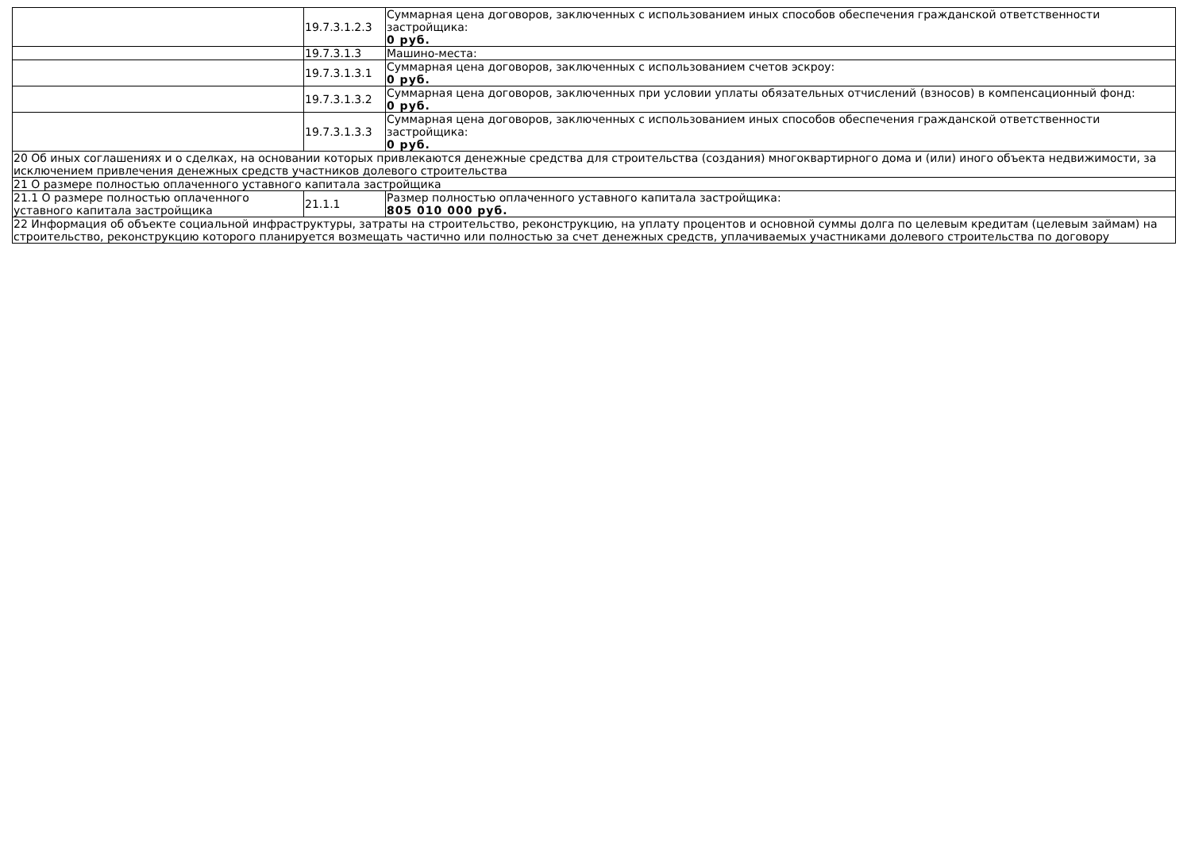| | 19.7.3.1.2.3 | Суммарная цена договоров, заключенных с использованием иных способов обеспечения гражданской ответственности застройщика: 0 руб. |
| | 19.7.3.1.3 | Машино-места: |
| | 19.7.3.1.3.1 | Суммарная цена договоров, заключенных с использованием счетов эскроу: 0 руб. |
| | 19.7.3.1.3.2 | Суммарная цена договоров, заключенных при условии уплаты обязательных отчислений (взносов) в компенсационный фонд: 0 руб. |
| | 19.7.3.1.3.3 | Суммарная цена договоров, заключенных с использованием иных способов обеспечения гражданской ответственности застройщика: 0 руб. |
| 20 Об иных соглашениях и о сделках, на основании которых привлекаются денежные средства для строительства (создания) многоквартирного дома и (или) иного объекта недвижимости, за исключением привлечения денежных средств участников долевого строительства | | |
| 21 О размере полностью оплаченного уставного капитала застройщика | | |
| 21.1 О размере полностью оплаченного уставного капитала застройщика | 21.1.1 | Размер полностью оплаченного уставного капитала застройщика: 805 010 000 руб. |
| 22 Информация об объекте социальной инфраструктуры, затраты на строительство, реконструкцию, на уплату процентов и основной суммы долга по целевым кредитам (целевым займам) на строительство, реконструкцию которого планируется возмещать частично или полностью за счет денежных средств, уплачиваемых участниками долевого строительства по договору | | |